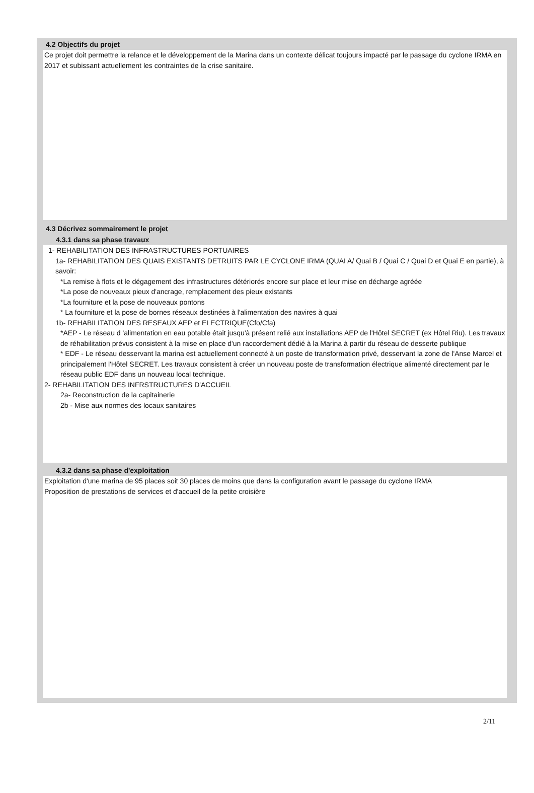4.2 Objectifs du projet
Ce projet doit permettre la relance et le développement de la Marina dans un contexte délicat toujours impacté par le passage du cyclone IRMA en 2017 et subissant actuellement les contraintes de la crise sanitaire.
4.3 Décrivez sommairement le projet
4.3.1 dans sa phase travaux
1- REHABILITATION DES INFRASTRUCTURES PORTUAIRES
1a- REHABILITATION DES QUAIS EXISTANTS DETRUITS PAR LE CYCLONE IRMA (QUAI A/ Quai B / Quai C / Quai D et Quai E en partie), à savoir:
*La remise à flots et le dégagement des infrastructures détériorés encore sur place et leur mise en décharge agréée
*La pose de nouveaux pieux d'ancrage, remplacement des pieux existants
*La fourniture et la pose de nouveaux pontons
* La fourniture et la pose de bornes réseaux destinées à l'alimentation des navires à quai
1b- REHABILITATION DES RESEAUX AEP et ELECTRIQUE(Cfo/Cfa)
*AEP - Le réseau d 'alimentation en eau potable était jusqu'à présent relié aux installations AEP de l'Hôtel SECRET (ex Hôtel Riu). Les travaux de réhabilitation prévus consistent à la mise en place d'un raccordement dédié à la Marina à partir du réseau de desserte publique
* EDF - Le réseau desservant la marina est actuellement connecté à un poste de transformation privé, desservant la zone de l'Anse Marcel et principalement l'Hôtel SECRET. Les travaux consistent à créer un nouveau poste de transformation électrique alimenté directement par le réseau public EDF dans un nouveau local technique.
2- REHABILITATION DES INFRSTRUCTURES D'ACCUEIL
2a- Reconstruction de la capitainerie
2b - Mise aux normes des locaux sanitaires
4.3.2 dans sa phase d'exploitation
Exploitation d'une marina de 95 places soit 30 places de moins que dans la configuration avant le passage du cyclone IRMA
Proposition de prestations de services et d'accueil de la petite croisière
2/11